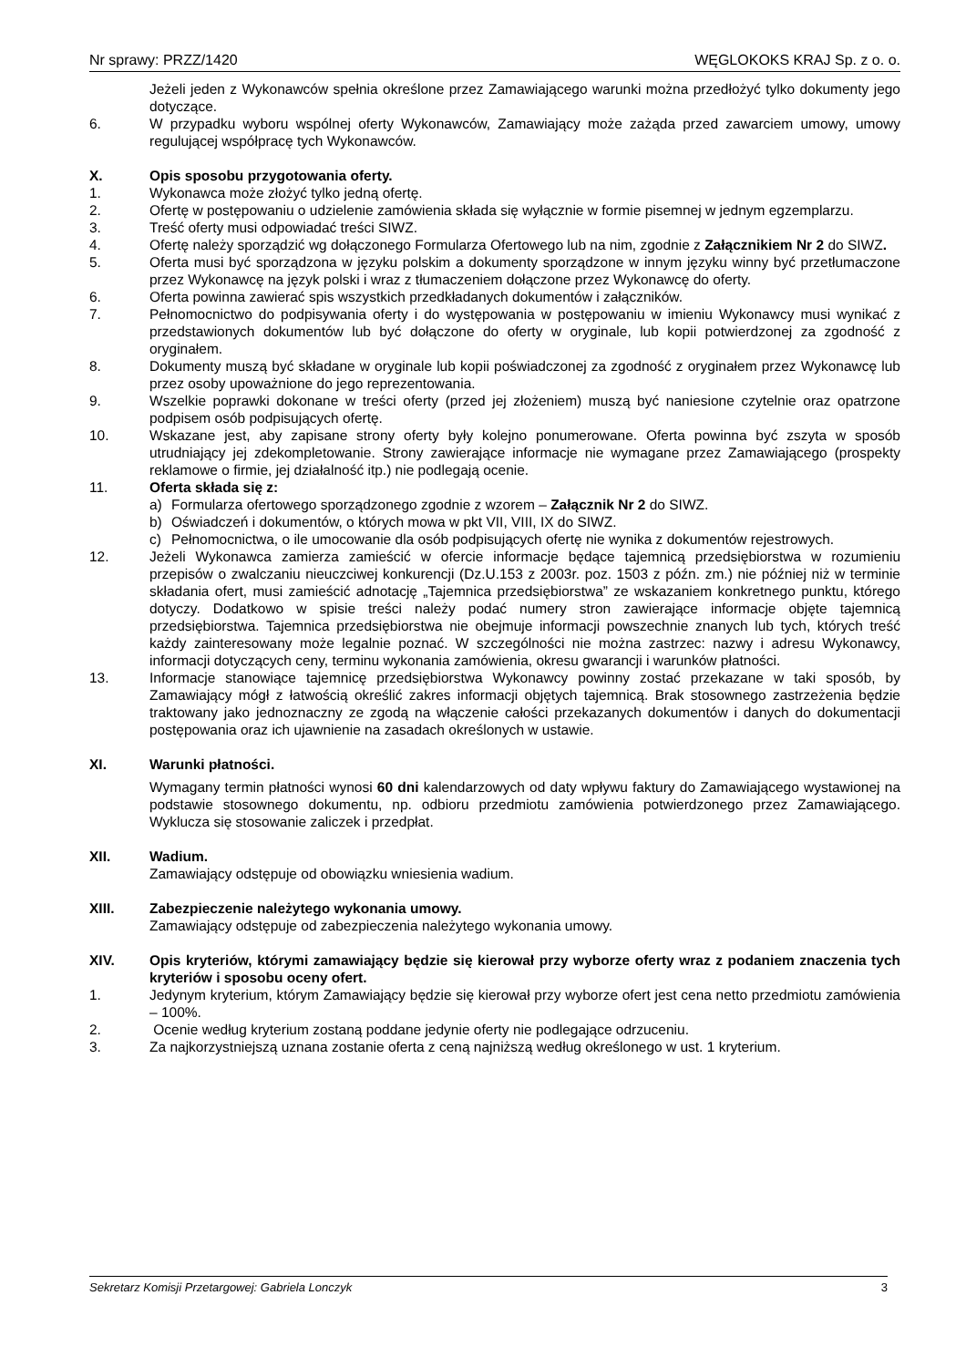Nr sprawy: PRZZ/1420 WĘGLOKOKS KRAJ Sp. z o. o.
Jeżeli jeden z Wykonawców spełnia określone przez Zamawiającego warunki można przedłożyć tylko dokumenty jego dotyczące.
6. W przypadku wyboru wspólnej oferty Wykonawców, Zamawiający może zażąda przed zawarciem umowy, umowy regulującej współpracę tych Wykonawców.
X. Opis sposobu przygotowania oferty.
1. Wykonawca może złożyć tylko jedną ofertę.
2. Ofertę w postępowaniu o udzielenie zamówienia składa się wyłącznie w formie pisemnej w jednym egzemplarzu.
3. Treść oferty musi odpowiadać treści SIWZ.
4. Ofertę należy sporządzić wg dołączonego Formularza Ofertowego lub na nim, zgodnie z Załącznikiem Nr 2 do SIWZ.
5. Oferta musi być sporządzona w języku polskim a dokumenty sporządzone w innym języku winny być przetłumaczone przez Wykonawcę na język polski i wraz z tłumaczeniem dołączone przez Wykonawcę do oferty.
6. Oferta powinna zawierać spis wszystkich przedkładanych dokumentów i załączników.
7. Pełnomocnictwo do podpisywania oferty i do występowania w postępowaniu w imieniu Wykonawcy musi wynikać z przedstawionych dokumentów lub być dołączone do oferty w oryginale, lub kopii potwierdzonej za zgodność z oryginałem.
8. Dokumenty muszą być składane w oryginale lub kopii poświadczonej za zgodność z oryginałem przez Wykonawcę lub przez osoby upoważnione do jego reprezentowania.
9. Wszelkie poprawki dokonane w treści oferty (przed jej złożeniem) muszą być naniesione czytelnie oraz opatrzone podpisem osób podpisujących ofertę.
10. Wskazane jest, aby zapisane strony oferty były kolejno ponumerowane. Oferta powinna być zszyta w sposób utrudniający jej zdekompletowanie. Strony zawierające informacje nie wymagane przez Zamawiającego (prospekty reklamowe o firmie, jej działalność itp.) nie podlegają ocenie.
11. Oferta składa się z:
a) Formularza ofertowego sporządzonego zgodnie z wzorem – Załącznik Nr 2 do SIWZ.
b) Oświadczeń i dokumentów, o których mowa w pkt VII, VIII, IX do SIWZ.
c) Pełnomocnictwa, o ile umocowanie dla osób podpisujących ofertę nie wynika z dokumentów rejestrowych.
12. Jeżeli Wykonawca zamierza zamieścić w ofercie informacje będące tajemnicą przedsiębiorstwa w rozumieniu przepisów o zwalczaniu nieuczciwej konkurencji (Dz.U.153 z 2003r. poz. 1503 z późn. zm.) nie później niż w terminie składania ofert, musi zamieścić adnotację „Tajemnica przedsiębiorstwa” ze wskazaniem konkretnego punktu, którego dotyczy. Dodatkowo w spisie treści należy podać numery stron zawierające informacje objęte tajemnicą przedsiębiorstwa. Tajemnica przedsiębiorstwa nie obejmuje informacji powszechnie znanych lub tych, których treść każdy zainteresowany może legalnie poznać. W szczególności nie można zastrzec: nazwy i adresu Wykonawcy, informacji dotyczących ceny, terminu wykonania zamówienia, okresu gwarancji i warunków płatności.
13. Informacje stanowiące tajemnicę przedsiębiorstwa Wykonawcy powinny zostać przekazane w taki sposób, by Zamawiający mógł z łatwością określić zakres informacji objętych tajemnicą. Brak stosownego zastrzeżenia będzie traktowany jako jednoznaczny ze zgodą na włączenie całości przekazanych dokumentów i danych do dokumentacji postępowania oraz ich ujawnienie na zasadach określonych w ustawie.
XI. Warunki płatności.
Wymagany termin płatności wynosi 60 dni kalendarzowych od daty wpływu faktury do Zamawiającego wystawionej na podstawie stosownego dokumentu, np. odbioru przedmiotu zamówienia potwierdzonego przez Zamawiającego. Wyklucza się stosowanie zaliczek i przedpłat.
XII. Wadium.
Zamawiający odstępuje od obowiązku wniesienia wadium.
XIII. Zabezpieczenie należytego wykonania umowy.
Zamawiający odstępuje od zabezpieczenia należytego wykonania umowy.
XIV. Opis kryteriów, którymi zamawiający będzie się kierował przy wyborze oferty wraz z podaniem znaczenia tych kryteriów i sposobu oceny ofert.
1. Jedynym kryterium, którym Zamawiający będzie się kierował przy wyborze ofert jest cena netto przedmiotu zamówienia – 100%.
2. Ocenie według kryterium zostaną poddane jedynie oferty nie podlegające odrzuceniu.
3. Za najkorzystniejszą uznana zostanie oferta z ceną najniższą według określonego w ust. 1 kryterium.
Sekretarz Komisji Przetargowej: Gabriela Lonczyk 3